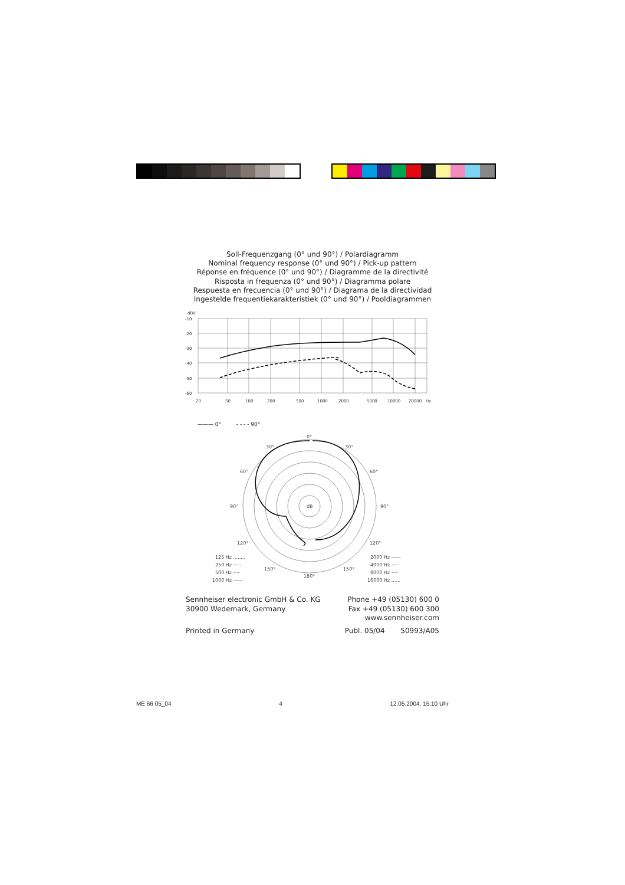Soll-Frequenzgang (0° und 90°) / Polardiagramm
Nominal frequency response (0° und 90°) / Pick-up pattern
Réponse en fréquence (0° und 90°) / Diagramme de la directivité
Risposta in frequenza (0° und 90°) / Diagramma polare
Respuesta en frecuencia (0° und 90°) / Diagrama de la directividad
Ingestelde frequentiekarakteristiek (0° und 90°) / Pooldiagrammen
dBV
-10
-20
-30
-40
-50
-60
20
50
100
200
500
1000
2000
5000
10000
20000
Hz
——— 0° - - - - 90°
0°
30°
30°
60°
60°
90°
90°
dB
120°
120°
150°
150°
180°
125 Hz ........
250 Hz -·-·-
500 Hz -··-
1000 Hz ——
2000 Hz ——
4000 Hz -·-·-
8000 Hz -··-
16000 Hz ......
Sennheiser electronic GmbH & Co. KG
30900 Wedemark, Germany
Phone +49 (05130) 600 0
Fax +49 (05130) 600 300
www.sennheiser.com
Printed in Germany Publ. 05/04 50993/A05
ME 66 05_04 4 12.05.2004, 15:10 Uhr